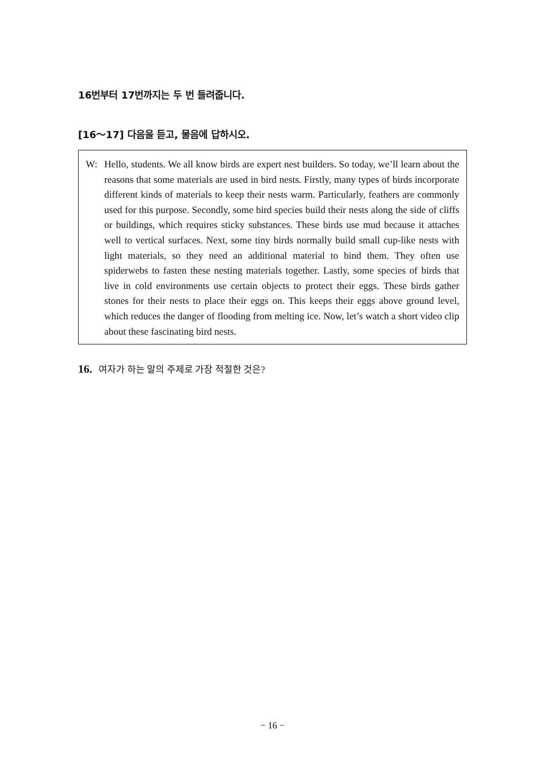16번부터 17번까지는 두 번 들려줍니다.
[16～17] 다음을 듣고, 물음에 답하시오.
W: Hello, students. We all know birds are expert nest builders. So today, we’ll learn about the reasons that some materials are used in bird nests. Firstly, many types of birds incorporate different kinds of materials to keep their nests warm. Particularly, feathers are commonly used for this purpose. Secondly, some bird species build their nests along the side of cliffs or buildings, which requires sticky substances. These birds use mud because it attaches well to vertical surfaces. Next, some tiny birds normally build small cup-like nests with light materials, so they need an additional material to bind them. They often use spiderwebs to fasten these nesting materials together. Lastly, some species of birds that live in cold environments use certain objects to protect their eggs. These birds gather stones for their nests to place their eggs on. This keeps their eggs above ground level, which reduces the danger of flooding from melting ice. Now, let’s watch a short video clip about these fascinating bird nests.
16. 여자가 하는 말의 주제로 가장 적절한 것은?
− 16 −